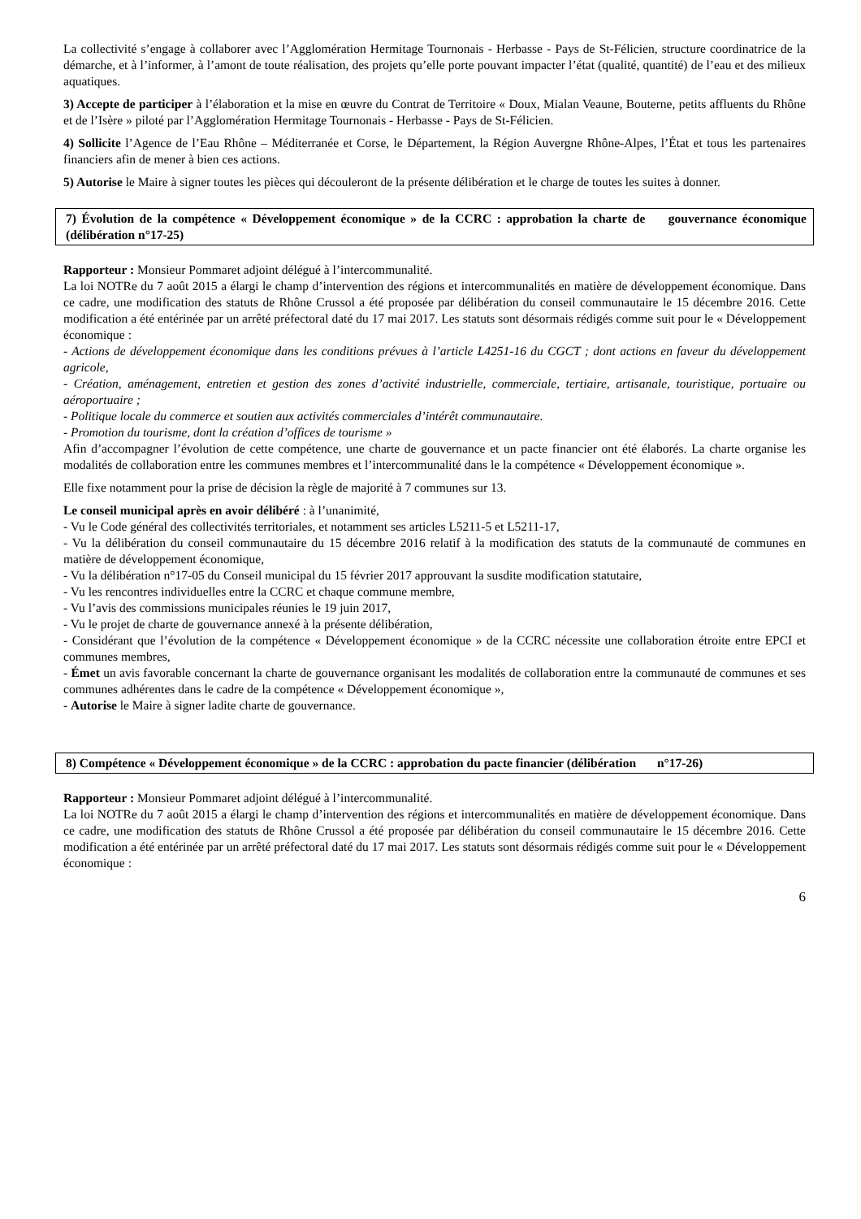La collectivité s’engage à collaborer avec l’Agglomération Hermitage Tournonais - Herbasse - Pays de St-Félicien, structure coordinatrice de la démarche, et à l’informer, à l’amont de toute réalisation, des projets qu’elle porte pouvant impacter l’état (qualité, quantité) de l’eau et des milieux aquatiques.
3) Accepte de participer à l’élaboration et la mise en œuvre du Contrat de Territoire « Doux, Mialan Veaune, Bouterne, petits affluents du Rhône et de l’Isère » piloté par l’Agglomération Hermitage Tournonais - Herbasse - Pays de St-Félicien.
4) Sollicite l’Agence de l’Eau Rhône – Méditerranée et Corse, le Département, la Région Auvergne Rhône-Alpes, l’État et tous les partenaires financiers afin de mener à bien ces actions.
5) Autorise le Maire à signer toutes les pièces qui découleront de la présente délibération et le charge de toutes les suites à donner.
7) Évolution de la compétence « Développement économique » de la CCRC : approbation la charte de gouvernance économique (délibération n°17-25)
Rapporteur : Monsieur Pommaret adjoint délégué à l’intercommunalité.
La loi NOTRe du 7 août 2015 a élargi le champ d’intervention des régions et intercommunalités en matière de développement économique. Dans ce cadre, une modification des statuts de Rhône Crussol a été proposée par délibération du conseil communautaire le 15 décembre 2016. Cette modification a été entérinée par un arrêté préfectoral daté du 17 mai 2017. Les statuts sont désormais rédigés comme suit pour le « Développement économique :
- Actions de développement économique dans les conditions prévues à l’article L4251-16 du CGCT ; dont actions en faveur du développement agricole,
- Création, aménagement, entretien et gestion des zones d’activité industrielle, commerciale, tertiaire, artisanale, touristique, portuaire ou aéroportuaire ;
- Politique locale du commerce et soutien aux activités commerciales d’intérêt communautaire.
- Promotion du tourisme, dont la création d’offices de tourisme »
Afin d’accompagner l’évolution de cette compétence, une charte de gouvernance et un pacte financier ont été élaborés. La charte organise les modalités de collaboration entre les communes membres et l’intercommunalité dans le la compétence « Développement économique ».
Elle fixe notamment pour la prise de décision la règle de majorité à 7 communes sur 13.
Le conseil municipal après en avoir délibéré : à l’unanimité,
- Vu le Code général des collectivités territoriales, et notamment ses articles L5211-5 et L5211-17,
- Vu la délibération du conseil communautaire du 15 décembre 2016 relatif à la modification des statuts de la communauté de communes en matière de développement économique,
- Vu la délibération n°17-05 du Conseil municipal du 15 février 2017 approuvant la susdite modification statutaire,
- Vu les rencontres individuelles entre la CCRC et chaque commune membre,
- Vu l’avis des commissions municipales réunies le 19 juin 2017,
- Vu le projet de charte de gouvernance annexé à la présente délibération,
- Considérant que l’évolution de la compétence « Développement économique » de la CCRC nécessite une collaboration étroite entre EPCI et communes membres,
- Émet un avis favorable concernant la charte de gouvernance organisant les modalités de collaboration entre la communauté de communes et ses communes adhérentes dans le cadre de la compétence « Développement économique »,
- Autorise le Maire à signer ladite charte de gouvernance.
8) Compétence « Développement économique » de la CCRC : approbation du pacte financier (délibération n°17-26)
Rapporteur : Monsieur Pommaret adjoint délégué à l’intercommunalité.
La loi NOTRe du 7 août 2015 a élargi le champ d’intervention des régions et intercommunalités en matière de développement économique. Dans ce cadre, une modification des statuts de Rhône Crussol a été proposée par délibération du conseil communautaire le 15 décembre 2016. Cette modification a été entérinée par un arrêté préfectoral daté du 17 mai 2017. Les statuts sont désormais rédigés comme suit pour le « Développement économique :
6